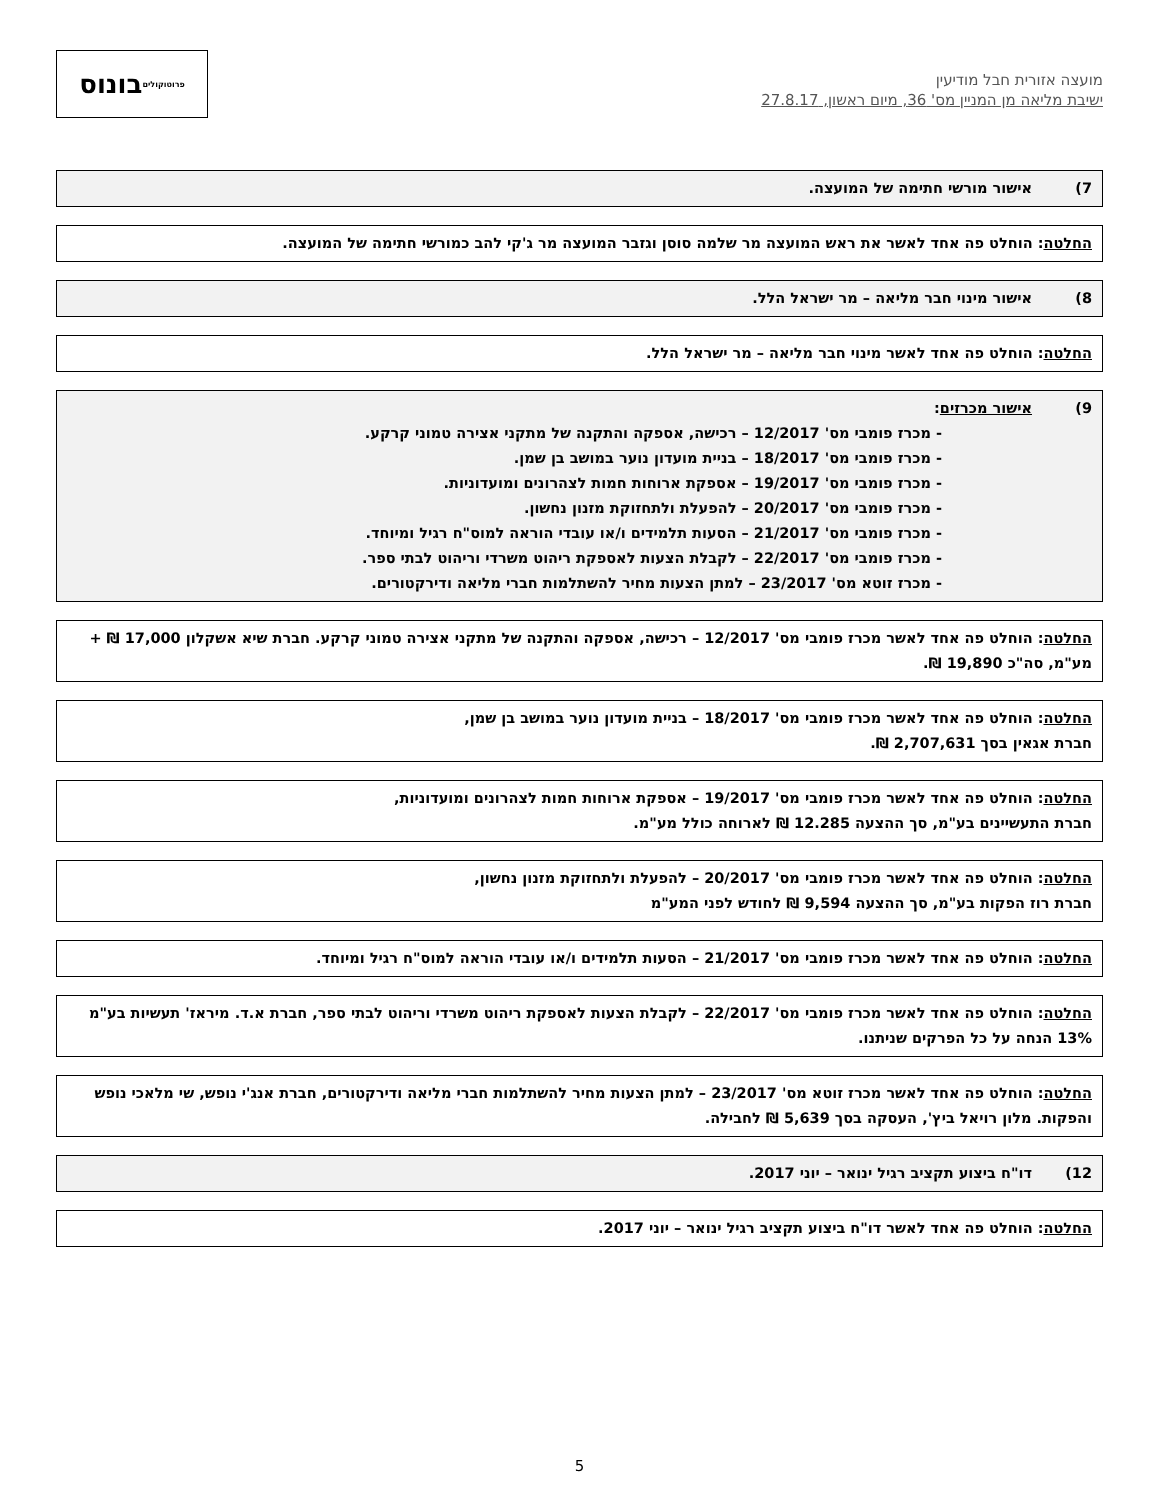מועצה אזורית חבל מודיעין
ישיבת מליאה מן המניין מס' 36, מיום ראשון, 27.8.17
בונוס
פרוטוקולים
7) אישור מורשי חתימה של המועצה.
החלטה: הוחלט פה אחד לאשר את ראש המועצה מר שלמה סוסן וגזבר המועצה מר ג'קי להב כמורשי חתימה של המועצה.
8) אישור מינוי חבר מליאה – מר ישראל הלל.
החלטה: הוחלט פה אחד לאשר מינוי חבר מליאה – מר ישראל הלל.
9) אישור מכרזים:
- מכרז פומבי מס' 12/2017 – רכישה, אספקה והתקנה של מתקני אצירה טמוני קרקע.
- מכרז פומבי מס' 18/2017 – בניית מועדון נוער במושב בן שמן.
- מכרז פומבי מס' 19/2017 – אספקת ארוחות חמות לצהרונים ומועדוניות.
- מכרז פומבי מס' 20/2017 – להפעלת ולתחזוקת מזנון נחשון.
- מכרז פומבי מס' 21/2017 – הסעות תלמידים ו/או עובדי הוראה למוס"ח רגיל ומיוחד.
- מכרז פומבי מס' 22/2017 – לקבלת הצעות לאספקת ריהוט משרדי וריהוט לבתי ספר.
- מכרז זוטא מס' 23/2017 – למתן הצעות מחיר להשתלמות חברי מליאה ודירקטורים.
החלטה: הוחלט פה אחד לאשר מכרז פומבי מס' 12/2017 – רכישה, אספקה והתקנה של מתקני אצירה טמוני קרקע. חברת שיא אשקלון 17,000 ₪ + מע"מ, סה"כ 19,890 ₪.
החלטה: הוחלט פה אחד לאשר מכרז פומבי מס' 18/2017 – בניית מועדון נוער במושב בן שמן,
חברת אגאין בסך 2,707,631 ₪.
החלטה: הוחלט פה אחד לאשר מכרז פומבי מס' 19/2017 – אספקת ארוחות חמות לצהרונים ומועדוניות,
חברת התעשיינים בע"מ, סך ההצעה 12.285 ₪ לארוחה כולל מע"מ.
החלטה: הוחלט פה אחד לאשר מכרז פומבי מס' 20/2017 – להפעלת ולתחזוקת מזנון נחשון,
חברת רוז הפקות בע"מ, סך ההצעה 9,594 ₪ לחודש לפני המע"מ
החלטה: הוחלט פה אחד לאשר מכרז פומבי מס' 21/2017 – הסעות תלמידים ו/או עובדי הוראה למוס"ח רגיל ומיוחד.
החלטה: הוחלט פה אחד לאשר מכרז פומבי מס' 22/2017 – לקבלת הצעות לאספקת ריהוט משרדי וריהוט לבתי ספר, חברת א.ד. מיראז' תעשיות בע"מ 13% הנחה על כל הפרקים שניתנו.
החלטה: הוחלט פה אחד לאשר מכרז זוטא מס' 23/2017 – למתן הצעות מחיר להשתלמות חברי מליאה ודירקטורים, חברת אנג'י נופש, שי מלאכי נופש והפקות. מלון רויאל ביץ', העסקה בסך 5,639 ₪ לחבילה.
12) דו"ח ביצוע תקציב רגיל ינואר – יוני 2017.
החלטה: הוחלט פה אחד לאשר דו"ח ביצוע תקציב רגיל ינואר – יוני 2017.
5